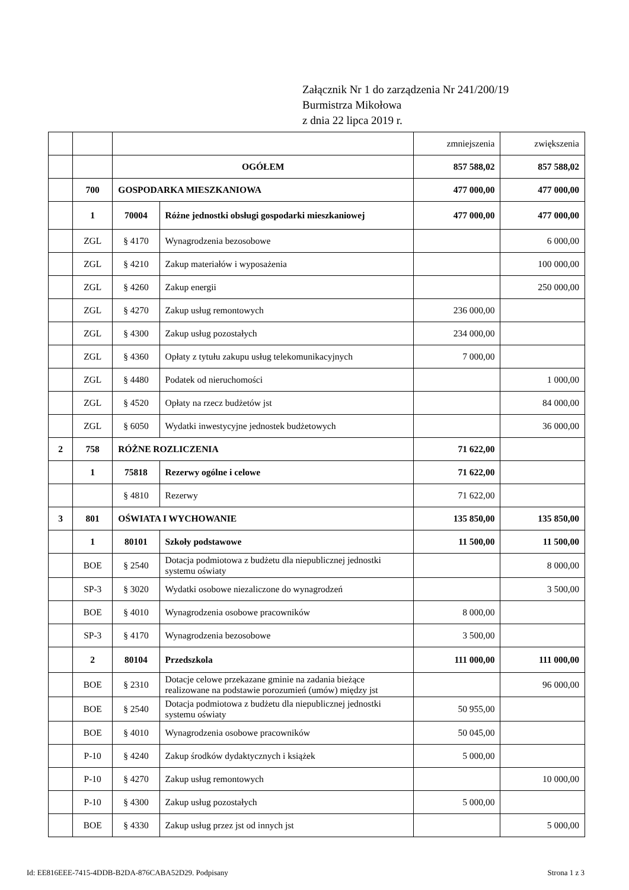Załącznik Nr 1 do zarządzenia Nr 241/200/19
Burmistrza Mikołowa
z dnia 22 lipca 2019 r.
| | | | | zmniejszenia | zwiększenia |
| | | OGÓŁEM | | 857 588,02 | 857 588,02 |
| | 700 | GOSPODARKA MIESZKANIOWA | | 477 000,00 | 477 000,00 |
| | 1 | 70004 | Różne jednostki obsługi gospodarki mieszkaniowej | 477 000,00 | 477 000,00 |
| | ZGL | § 4170 | Wynagrodzenia bezosobowe | | 6 000,00 |
| | ZGL | § 4210 | Zakup materiałów i wyposażenia | | 100 000,00 |
| | ZGL | § 4260 | Zakup energii | | 250 000,00 |
| | ZGL | § 4270 | Zakup usług remontowych | 236 000,00 | |
| | ZGL | § 4300 | Zakup usług pozostałych | 234 000,00 | |
| | ZGL | § 4360 | Opłaty z tytułu zakupu usług telekomunikacyjnych | 7 000,00 | |
| | ZGL | § 4480 | Podatek od nieruchomości | | 1 000,00 |
| | ZGL | § 4520 | Opłaty na rzecz budżetów jst | | 84 000,00 |
| | ZGL | § 6050 | Wydatki inwestycyjne jednostek budżetowych | | 36 000,00 |
| 2 | 758 | RÓŻNE ROZLICZENIA | | 71 622,00 | |
| | 1 | 75818 | Rezerwy ogólne i celowe | 71 622,00 | |
| | | § 4810 | Rezerwy | 71 622,00 | |
| 3 | 801 | OŚWIATA I WYCHOWANIE | | 135 850,00 | 135 850,00 |
| | 1 | 80101 | Szkoły podstawowe | 11 500,00 | 11 500,00 |
| | BOE | § 2540 | Dotacja podmiotowa z budżetu dla niepublicznej jednostki systemu oświaty | | 8 000,00 |
| | SP-3 | § 3020 | Wydatki osobowe niezaliczone do wynagrodzeń | | 3 500,00 |
| | BOE | § 4010 | Wynagrodzenia osobowe pracowników | 8 000,00 | |
| | SP-3 | § 4170 | Wynagrodzenia bezosobowe | 3 500,00 | |
| | 2 | 80104 | Przedszkola | 111 000,00 | 111 000,00 |
| | BOE | § 2310 | Dotacje celowe przekazane gminie na zadania bieżące realizowane na podstawie porozumień (umów) między jst | | 96 000,00 |
| | BOE | § 2540 | Dotacja podmiotowa z budżetu dla niepublicznej jednostki systemu oświaty | 50 955,00 | |
| | BOE | § 4010 | Wynagrodzenia osobowe pracowników | 50 045,00 | |
| | P-10 | § 4240 | Zakup środków dydaktycznych i książek | 5 000,00 | |
| | P-10 | § 4270 | Zakup usług remontowych | | 10 000,00 |
| | P-10 | § 4300 | Zakup usług pozostałych | 5 000,00 | |
| | BOE | § 4330 | Zakup usług przez jst od innych jst | | 5 000,00 |
Id: EE816EEE-7415-4DDB-B2DA-876CABA52D29. Podpisany Strona 1 z 3